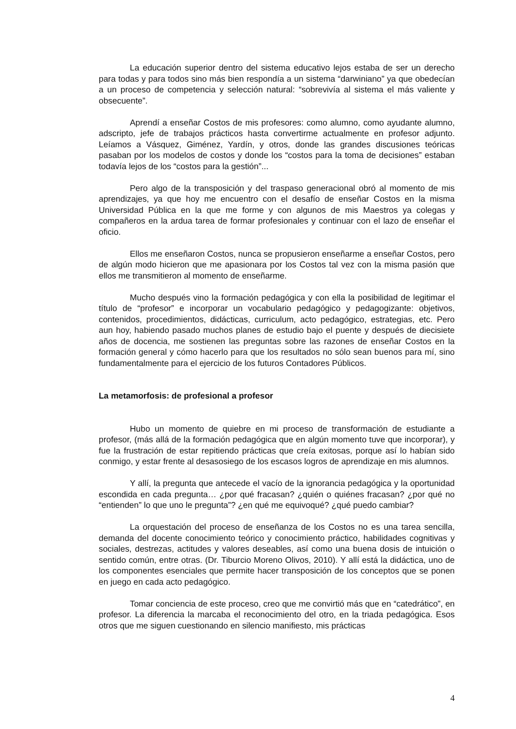La educación superior dentro del sistema educativo lejos estaba de ser un derecho para todas y para todos sino más bien respondía a un sistema “darwiniano” ya que obedecían a un proceso de competencia y selección natural: “sobrevivía al sistema el más valiente y obsecuente”.
Aprendí a enseñar Costos de mis profesores: como alumno, como ayudante alumno, adscripto, jefe de trabajos prácticos hasta convertirme actualmente en profesor adjunto. Leíamos a Vásquez, Giménez, Yardín, y otros, donde las grandes discusiones teóricas pasaban por los modelos de costos y donde los “costos para la toma de decisiones” estaban todavía lejos de los “costos para la gestión”...
Pero algo de la transposición y del traspaso generacional obró al momento de mis aprendizajes, ya que hoy me encuentro con el desafío de enseñar Costos en la misma Universidad Pública en la que me forme y con algunos de mis Maestros ya colegas y compañeros en la ardua tarea de formar profesionales y continuar con el lazo de enseñar el oficio.
Ellos me enseñaron Costos, nunca se propusieron enseñarme a enseñar Costos, pero de algún modo hicieron que me apasionara por los Costos tal vez con la misma pasión que ellos me transmitieron al momento de enseñarme.
Mucho después vino la formación pedagógica y con ella la posibilidad de legitimar el título de “profesor” e incorporar un vocabulario pedagógico y pedagogizante: objetivos, contenidos, procedimientos, didácticas, curriculum, acto pedagógico, estrategias, etc. Pero aun hoy, habiendo pasado muchos planes de estudio bajo el puente y después de diecisiete años de docencia, me sostienen las preguntas sobre las razones de enseñar Costos en la formación general y cómo hacerlo para que los resultados no sólo sean buenos para mí, sino fundamentalmente para el ejercicio de los futuros Contadores Públicos.
La metamorfosis: de profesional a profesor
Hubo un momento de quiebre en mi proceso de transformación de estudiante a profesor, (más allá de la formación pedagógica que en algún momento tuve que incorporar), y fue la frustración de estar repitiendo prácticas que creía exitosas, porque así lo habían sido conmigo, y estar frente al desasosiego de los escasos logros de aprendizaje en mis alumnos.
Y allí, la pregunta que antecede el vacío de la ignorancia pedagógica y la oportunidad escondida en cada pregunta… ¿por qué fracasan? ¿quién o quiénes fracasan? ¿por qué no “entienden” lo que uno le pregunta”? ¿en qué me equivoqué? ¿qué puedo cambiar?
La orquestación del proceso de enseñanza de los Costos no es una tarea sencilla, demanda del docente conocimiento teórico y conocimiento práctico, habilidades cognitivas y sociales, destrezas, actitudes y valores deseables, así como una buena dosis de intuición o sentido común, entre otras. (Dr. Tiburcio Moreno Olivos, 2010). Y allí está la didáctica, uno de los componentes esenciales que permite hacer transposición de los conceptos que se ponen en juego en cada acto pedagógico.
Tomar conciencia de este proceso, creo que me convirtió más que en “catedrático”, en profesor. La diferencia la marcaba el reconocimiento del otro, en la triada pedagógica. Esos otros que me siguen cuestionando en silencio manifiesto, mis prácticas
4